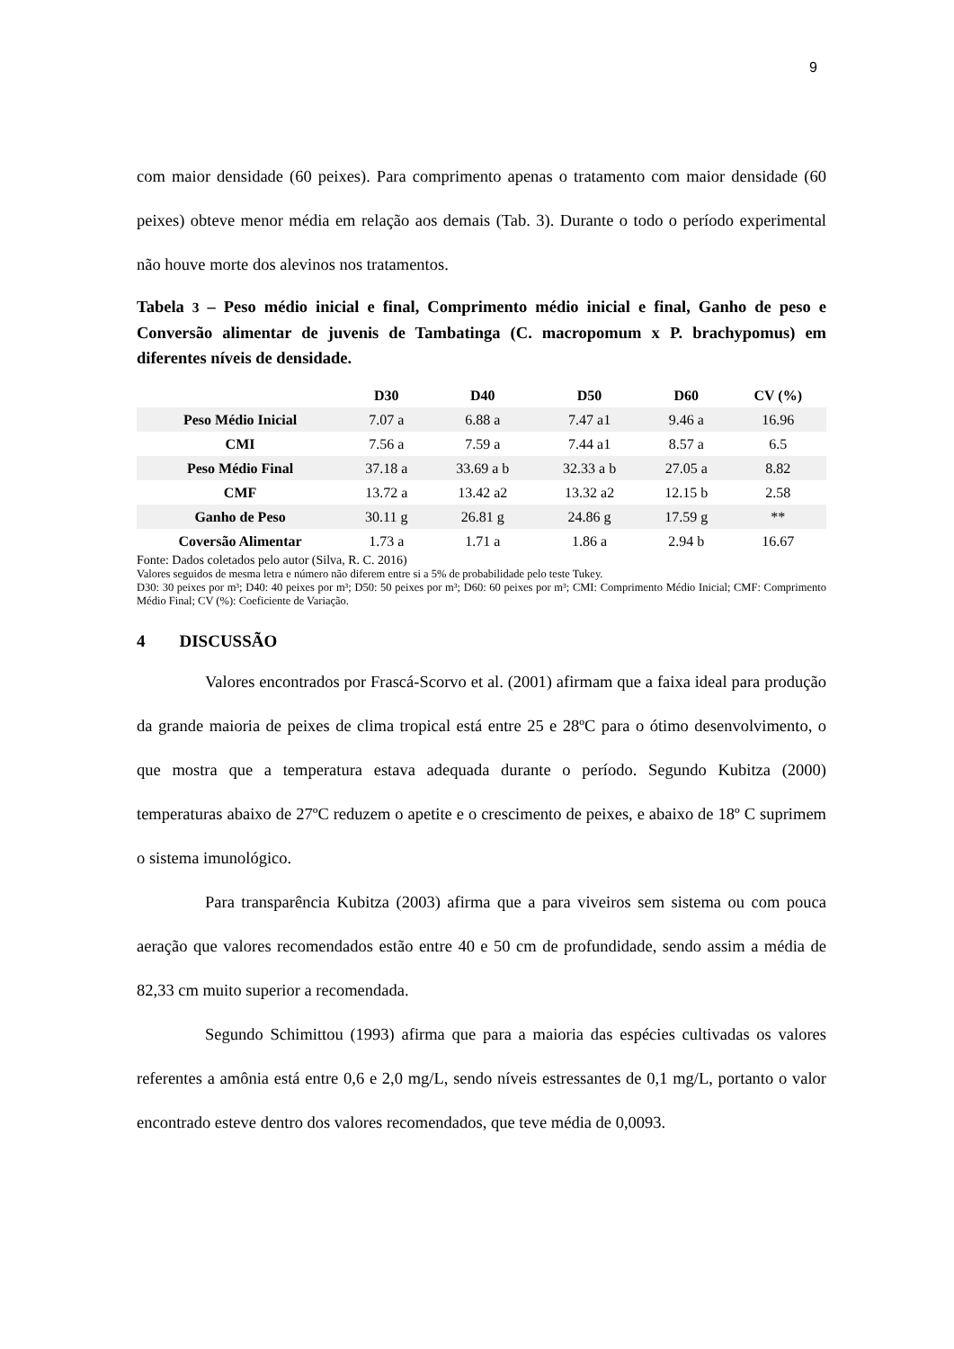9
com maior densidade (60 peixes). Para comprimento apenas o tratamento com maior densidade (60 peixes) obteve menor média em relação aos demais (Tab. 3). Durante o todo o período experimental não houve morte dos alevinos nos tratamentos.
Tabela 3 – Peso médio inicial e final, Comprimento médio inicial e final, Ganho de peso e Conversão alimentar de juvenis de Tambatinga (C. macropomum x P. brachypomus) em diferentes níveis de densidade.
| | D30 | D40 | D50 | D60 | CV (%) |
| --- | --- | --- | --- | --- | --- |
| Peso Médio Inicial | 7.07 a | 6.88 a | 7.47 a1 | 9.46 a | 16.96 |
| CMI | 7.56 a | 7.59 a | 7.44 a1 | 8.57 a | 6.5 |
| Peso Médio Final | 37.18 a | 33.69 a b | 32.33 a b | 27.05 a | 8.82 |
| CMF | 13.72 a | 13.42 a2 | 13.32 a2 | 12.15 b | 2.58 |
| Ganho de Peso | 30.11 g | 26.81 g | 24.86 g | 17.59 g | ** |
| Coversão Alimentar | 1.73 a | 1.71 a | 1.86 a | 2.94 b | 16.67 |
Fonte: Dados coletados pelo autor (Silva, R. C. 2016)
Valores seguidos de mesma letra e número não diferem entre si a 5% de probabilidade pelo teste Tukey.
D30: 30 peixes por m³; D40: 40 peixes por m³; D50: 50 peixes por m³; D60: 60 peixes por m³; CMI: Comprimento Médio Inicial; CMF: Comprimento Médio Final; CV (%): Coeficiente de Variação.
4 DISCUSSÃO
Valores encontrados por Frascá-Scorvo et al. (2001) afirmam que a faixa ideal para produção da grande maioria de peixes de clima tropical está entre 25 e 28ºC para o ótimo desenvolvimento, o que mostra que a temperatura estava adequada durante o período. Segundo Kubitza (2000) temperaturas abaixo de 27ºC reduzem o apetite e o crescimento de peixes, e abaixo de 18º C suprimem o sistema imunológico.
Para transparência Kubitza (2003) afirma que a para viveiros sem sistema ou com pouca aeração que valores recomendados estão entre 40 e 50 cm de profundidade, sendo assim a média de 82,33 cm muito superior a recomendada.
Segundo Schimittou (1993) afirma que para a maioria das espécies cultivadas os valores referentes a amônia está entre 0,6 e 2,0 mg/L, sendo níveis estressantes de 0,1 mg/L, portanto o valor encontrado esteve dentro dos valores recomendados, que teve média de 0,0093.